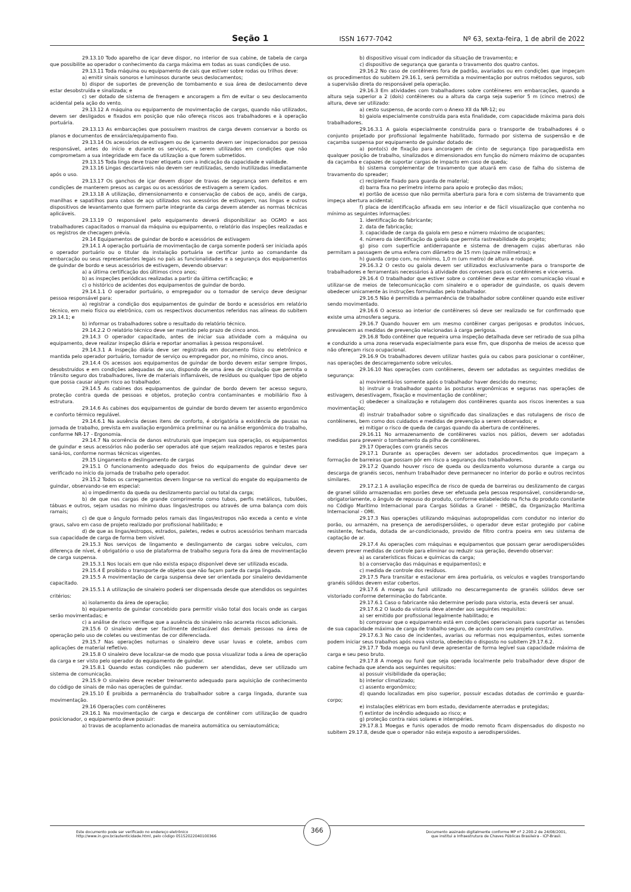Seção 1 ISSN 1677-7042 Nº 63, sexta-feira, 1 de abril de 2022
29.13.10 Todo aparelho de içar deve dispor, no interior de sua cabine, de tabela de carga que possibilite ao operador o conhecimento da carga máxima em todas as suas condições de uso.
29.13.11 Toda máquina ou equipamento de cais que estiver sobre rodas ou trilhos deve:
a) emitir sinais sonoros e luminosos durante seus deslocamentos;
b) dispor de suportes de prevenção de tombamento e sua área de deslocamento deve estar desobstruída e sinalizada; e
c) ser dotado de sistema de frenagem e ancoragem a fim de evitar o seu deslocamento acidental pela ação do vento.
29.13.12 A máquina ou equipamento de movimentação de cargas, quando não utilizados, devem ser desligados e fixados em posição que não ofereça riscos aos trabalhadores e à operação portuária.
29.13.13 As embarcações que possuírem mastros de carga devem conservar a bordo os planos e documentos de enxárcia/equipamento fixo.
29.13.14 Os acessórios de estivagem ou de içamento devem ser inspecionados por pessoa responsável, antes do início e durante os serviços, e serem utilizados em condições que não comprometam a sua integridade em face da utilização a que forem submetidos.
29.13.15 Toda linga deve trazer etiqueta com a indicação da capacidade e validade.
29.13.16 Lingas descartáveis não devem ser reutilizadas, sendo inutilizadas imediatamente após o uso.
29.13.17 Os ganchos de içar devem dispor de travas de segurança sem defeitos e em condições de manterem presos as cargas ou os acessórios de estivagem a serem içados.
29.13.18 A utilização, dimensionamento e conservação de cabos de aço, anéis de carga, manilhas e sapatilhos para cabos de aço utilizados nos acessórios de estivagem, nas lingas e outros dispositivos de levantamento que formem parte integrante da carga devem atender as normas técnicas aplicáveis.
29.13.19 O responsável pelo equipamento deverá disponibilizar ao OGMO e aos trabalhadores capacitados o manual da máquina ou equipamento, o relatório das inspeções realizadas e os registros de checagem prévia.
29.14 Equipamentos de guindar de bordo e acessórios de estivagem
29.14.1 A operação portuária de movimentação de carga somente poderá ser iniciada após o operador portuário ou o titular da instalação portuária se certificar junto ao comandante da embarcação ou seus representantes legais no país as funcionalidades e a segurança dos equipamentos de guindar de bordo e seus acessórios de estivagem, devendo observar:
a) a última certificação dos últimos cinco anos;
b) as inspeções periódicas realizadas a partir da última certificação; e
c) o histórico de acidentes dos equipamentos de guindar de bordo.
29.14.1.1 O operador portuário, o empregador ou o tomador de serviço deve designar pessoa responsável para:
a) registrar a condição dos equipamentos de guindar de bordo e acessórios em relatório técnico, em meio físico ou eletrônico, com os respectivos documentos referidos nas alíneas do subitem 29.14.1; e
b) informar os trabalhadores sobre o resultado do relatório técnico.
29.14.2.2 O relatório técnico deve ser mantido pelo prazo de cinco anos.
29.14.3 O operador capacitado, antes de iniciar sua atividade com a máquina ou equipamento, deve realizar inspeção diária e reportar anomalias à pessoa responsável.
29.14.3.1 A inspeção diária deve ser registrada em documento físico ou eletrônico e mantida pelo operador portuário, tomador de serviço ou empregador por, no mínimo, cinco anos.
29.14.4 Os acessos aos equipamentos de guindar de bordo devem estar sempre limpos, desobstruídos e em condições adequadas de uso, dispondo de uma área de circulação que permita o trânsito seguro dos trabalhadores, livre de materiais inflamáveis, de resíduos ou qualquer tipo de objeto que possa causar algum risco ao trabalhador.
29.14.5 As cabines dos equipamentos de guindar de bordo devem ter acesso seguro, proteção contra queda de pessoas e objetos, proteção contra contaminantes e mobiliário fixo à estrutura.
29.14.6 As cabines dos equipamentos de guindar de bordo devem ter assento ergonômico e conforto térmico regulável.
29.14.6.1 Na ausência desses itens de conforto, é obrigatória a existência de pausas na jornada de trabalho, prevista em avaliação ergonômica preliminar ou na análise ergonômica do trabalho, conforme NR-17 - Ergonomia.
29.14.7 Na ocorrência de danos estruturais que impeçam sua operação, os equipamentos de guindar e seus acessórios não poderão ser operados até que sejam realizados reparos e testes para saná-los, conforme normas técnicas vigentes.
29.15 Lingamento e deslingamento de cargas
29.15.1 O funcionamento adequado dos freios do equipamento de guindar deve ser verificado no início da jornada de trabalho pelo operador.
29.15.2 Todos os carregamentos devem lingar-se na vertical do engate do equipamento de guindar, observando-se em especial:
a) o impedimento da queda ou deslizamento parcial ou total da carga;
b) de que nas cargas de grande comprimento como tubos, perfis metálicos, tubulões, tábuas e outros, sejam usadas no mínimo duas lingas/estropos ou através de uma balança com dois ramais;
c) de que o ângulo formado pelos ramais das lingas/estropos não exceda a cento e vinte graus, salvo em caso de projeto realizado por profissional habilitado; e
d) de que as lingas/estropos, estrados, paletes, redes e outros acessórios tenham marcada sua capacidade de carga de forma bem visível.
29.15.3 Nos serviços de lingamento e deslingamento de cargas sobre veículos, com diferença de nível, é obrigatório o uso de plataforma de trabalho segura fora da área de movimentação de carga suspensa.
29.15.3.1 Nos locais em que não exista espaço disponível deve ser utilizada escada.
29.15.4 É proibido o transporte de objetos que não façam parte da carga lingada.
29.15.5 A movimentação de carga suspensa deve ser orientada por sinaleiro devidamente capacitado.
29.15.5.1 A utilização de sinaleiro poderá ser dispensada desde que atendidos os seguintes critérios:
a) isolamento da área de operação;
b) equipamento de guindar concebido para permitir visão total dos locais onde as cargas serão movimentadas; e
c) a análise de risco verifique que a ausência do sinaleiro não acarreta riscos adicionais.
29.15.6 O sinaleiro deve ser facilmente destacável das demais pessoas na área de operação pelo uso de coletes ou vestimentas de cor diferenciada.
29.15.7 Nas operações noturnas o sinaleiro deve usar luvas e colete, ambos com aplicações de material refletivo.
29.15.8 O sinaleiro deve localizar-se de modo que possa visualizar toda a área de operação da carga e ser visto pelo operador do equipamento de guindar.
29.15.8.1 Quando estas condições não puderem ser atendidas, deve ser utilizado um sistema de comunicação.
29.15.9 O sinaleiro deve receber treinamento adequado para aquisição de conhecimento do código de sinais de mão nas operações de guindar.
29.15.10 É proibida a permanência do trabalhador sobre a carga lingada, durante sua movimentação.
29.16 Operações com contêineres
29.16.1 Na movimentação de carga e descarga de contêiner com utilização de quadro posicionador, o equipamento deve possuir:
a) travas de acoplamento acionadas de maneira automática ou semiautomática;
b) dispositivo visual com indicador da situação de travamento; e
c) dispositivo de segurança que garanta o travamento dos quatro cantos.
29.16.2 No caso de contêineres fora de padrão, avariados ou em condições que impeçam os procedimentos do subitem 29.16.1, será permitida a movimentação por outros métodos seguros, sob a supervisão direta do responsável pela operação.
29.16.3 Em atividades com trabalhadores sobre contêineres em embarcações, quando a altura seja superior a 2 (dois) contêineres ou a altura da carga seja superior 5 m (cinco metros) de altura, deve ser utilizado:
a) cesto suspenso, de acordo com o Anexo XII da NR-12; ou
b) gaiola especialmente construída para esta finalidade, com capacidade máxima para dois trabalhadores.
29.16.3.1 A gaiola especialmente construída para o transporte de trabalhadores é o conjunto projetado por profissional legalmente habilitado, formado por sistema de suspensão e de caçamba suspensa por equipamento de guindar dotado de:
a) ponto(s) de fixação para ancoragem de cinto de segurança tipo paraquedista em qualquer posição de trabalho, sinalizados e dimensionados em função do número máximo de ocupantes da caçamba e capazes de suportar cargas de impacto em caso de queda;
b) sistema complementar de travamento que atuará em caso de falha do sistema de travamento do spreader;
c) recipiente fixado para guarda de material;
d) barra fixa no perímetro interno para apoio e proteção das mãos;
e) portão de acesso que não permita abertura para fora e com sistema de travamento que impeça abertura acidental;
f) placa de identificação afixada em seu interior e de fácil visualização que contenha no mínimo as seguintes informações:
1. identificação do fabricante;
2. data de fabricação;
3. capacidade de carga da gaiola em peso e número máximo de ocupantes;
4. número da identificação da gaiola que permita rastreabilidade do projeto;
g) piso com superfície antiderrapante e sistema de drenagem cujas aberturas não permitam a passagem de uma esfera com diâmetro de 15 mm (quinze milímetros); e
h) guarda corpo com, no mínimo, 1,0 m (um metro) de altura e rodapé.
29.16.3.2 O cesto ou gaiola devem ser utilizados exclusivamente para o transporte de trabalhadores e ferramentais necessários à atividade dos conveses para os contêineres e vice-versa.
29.16.4 O trabalhador que estiver sobre o contêiner deve estar em comunicação visual e utilizar-se de meios de telecomunicação com sinaleiro e o operador de guindaste, os quais devem obedecer unicamente às instruções formuladas pelo trabalhador.
29.16.5 Não é permitida a permanência de trabalhador sobre contêiner quando este estiver sendo movimentado.
29.16.6 O acesso ao interior de contêineres só deve ser realizado se for confirmado que existe uma atmosfera segura.
29.16.7 Quando houver em um mesmo contêiner cargas perigosas e produtos inócuos, prevalecem as medidas de prevenção relacionadas à carga perigosa.
29.16.8 Todo contêiner que requeira uma inspeção detalhada deve ser retirado de sua pilha e conduzido a uma zona reservada especialmente para esse fim, que disponha de meios de acesso que não ofereçam risco ocupacional.
29.16.9 Os trabalhadores devem utilizar hastes guia ou cabos para posicionar o contêiner, nas operações de descarregamento sobre veículos.
29.16.10 Nas operações com contêineres, devem ser adotadas as seguintes medidas de segurança:
a) movimentá-los somente após o trabalhador haver descido do mesmo;
b) instruir o trabalhador quanto às posturas ergonômicas e seguras nas operações de estivagem, desestivagem, fixação e movimentação de contêiner;
c) obedecer a sinalização e rotulagem dos contêineres quanto aos riscos inerentes a sua movimentação;
d) instruir trabalhador sobre o significado das sinalizações e das rotulagens de risco de contêineres, bem como dos cuidados e medidas de prevenção a serem observados; e
e) mitigar o risco de queda de cargas quando da abertura de contêineres.
29.16.11 No armazenamento de contêineres vazios nos pátios, devem ser adotadas medidas para prevenir o tombamento da pilha de contêineres.
29.17 Operações com granéis secos
29.17.1 Durante as operações devem ser adotados procedimentos que impeçam a formação de barreiras que possam pôr em risco a segurança dos trabalhadores.
29.17.2 Quando houver risco de queda ou deslizamento volumoso durante a carga ou descarga de granéis secos, nenhum trabalhador deve permanecer no interior do porão e outros recintos similares.
29.17.2.1 A avaliação específica de risco de queda de barreiras ou deslizamento de cargas de granel sólido armazenadas em porões deve ser efetuada pela pessoa responsável, considerando-se, obrigatoriamente, o ângulo de repouso do produto, conforme estabelecido na ficha do produto constante no Código Marítimo Internacional para Cargas Sólidas a Granel - IMSBC, da Organização Marítima Internacional - OMI.
29.17.3 Nas operações utilizando máquinas autopropelidas com condutor no interior do porão, ou armazém, na presença de aerodispersóides, o operador deve estar protegido por cabine resistente, fechada, dotada de ar-condicionado, provido de filtro contra poeira em seu sistema de captação de ar.
29.17.4 As operações com máquinas e equipamentos que possam gerar aerodispersóides devem prever medidas de controle para eliminar ou reduzir sua geração, devendo observar:
a) as caraterísticas físicas e químicas da carga;
b) a conservação das máquinas e equipamentos); e
c) medida de controle dos resíduos.
29.17.5 Para transitar e estacionar em área portuária, os veículos e vagões transportando granéis sólidos devem estar cobertos.
29.17.6 A moega ou funil utilizado no descarregamento de granéis sólidos deve ser vistoriado conforme determinação do fabricante.
29.17.6.1 Caso o fabricante não determine período para vistoria, esta deverá ser anual.
29.17.6.2 O laudo da vistoria deve atender aos seguintes requisitos:
a) ser emitido por profissional legalmente habilitado; e
b) comprovar que o equipamento está em condições operacionais para suportar as tensões de sua capacidade máxima de carga de trabalho seguro, de acordo com seu projeto construtivo.
29.17.6.3 No caso de incidentes, avarias ou reformas nos equipamentos, estes somente podem iniciar seus trabalhos após nova vistoria, obedecido o disposto no subitem 29.17.6.2.
29.17.7 Toda moega ou funil deve apresentar de forma legível sua capacidade máxima de carga e seu peso bruto.
29.17.8 A moega ou funil que seja operada localmente pelo trabalhador deve dispor de cabine fechada que atenda aos seguintes requisitos:
a) possuir visibilidade da operação;
b) interior climatizado;
c) assento ergonômico;
d) quando localizadas em piso superior, possuir escadas dotadas de corrimão e guarda-corpo;
e) instalações elétricas em bom estado, devidamente aterradas e protegidas;
f) extintor de incêndio adequado ao risco; e
g) proteção contra raios solares e intempéries.
29.17.8.1 Moegas e funis operados de modo remoto ficam dispensados do disposto no subitem 29.17.8, desde que o operador não esteja exposto a aerodispersóides.
Este documento pode ser verificado no endereço eletrônico
http://www.in.gov.br/autenticidade.html, pelo código 05152022040100366
Documento assinado digitalmente conforme MP nº 2.200-2 de 24/08/2001,
que institui a Infraestrutura de Chaves Públicas Brasileira - ICP-Brasil.
366